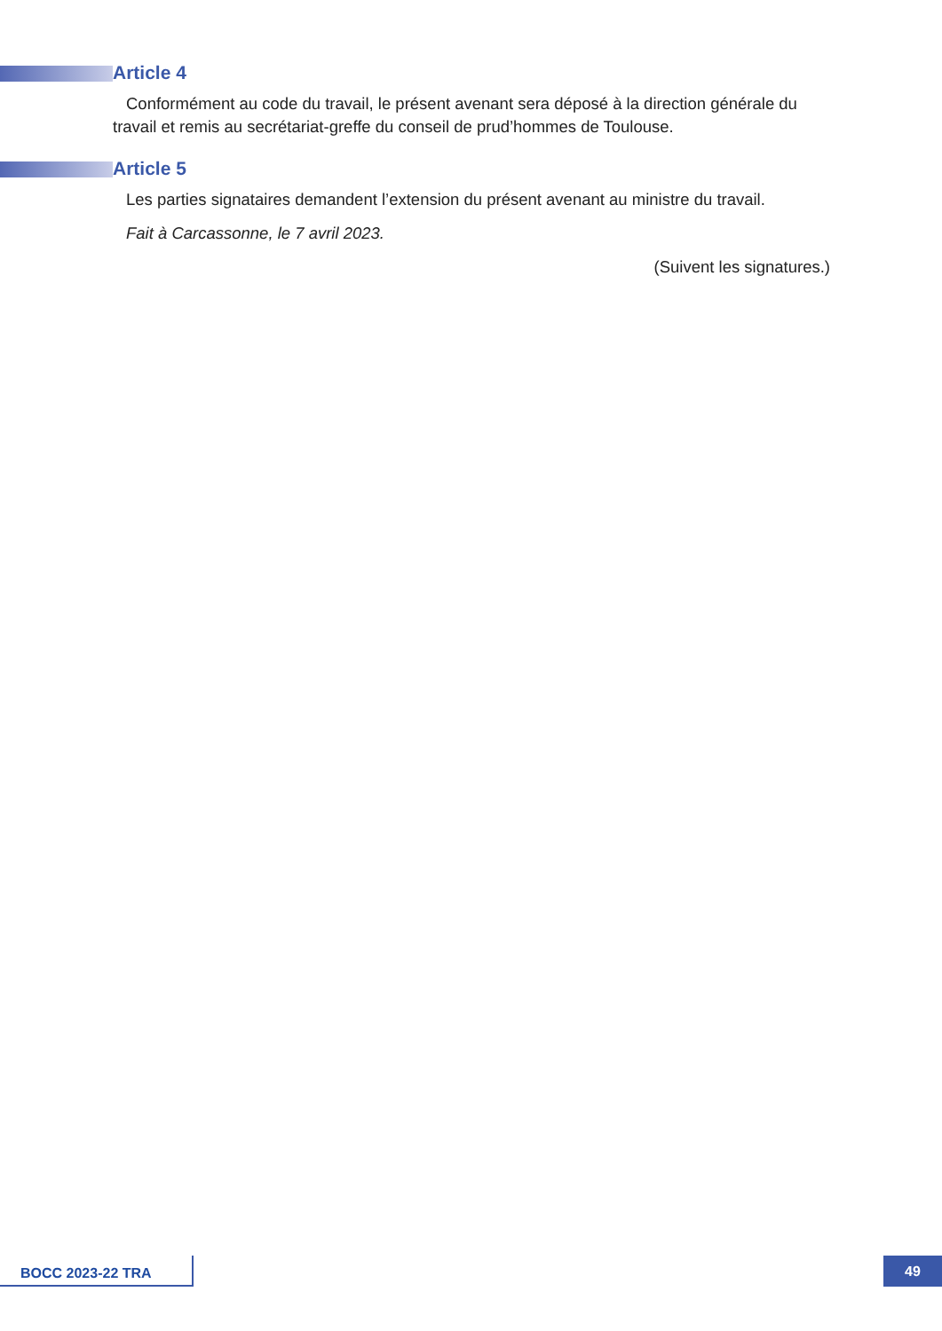Article 4
Conformément au code du travail, le présent avenant sera déposé à la direction générale du travail et remis au secrétariat-greffe du conseil de prud’hommes de Toulouse.
Article 5
Les parties signataires demandent l’extension du présent avenant au ministre du travail.
Fait à Carcassonne, le 7 avril 2023.
(Suivent les signatures.)
BOCC 2023-22 TRA 49